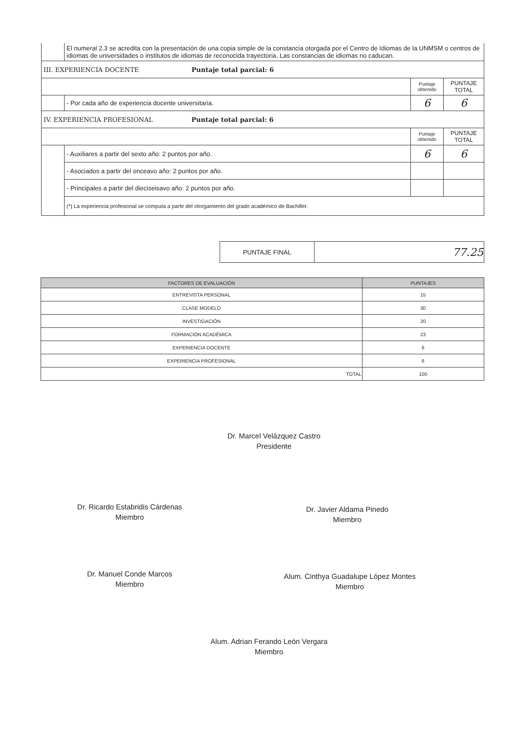| | El numeral 2.3 se acredita con la presentación de una copia simple de la constancia otorgada por el Centro de Idiomas de la UNMSM o centros de idiomas de universidades o institutos de idiomas de reconocida trayectoria. Las constancias de idiomas no caducan. | | |
| III. EXPERIENCIA DOCENTE Puntaje total parcial: 6 | | | |
| | | Puntaje obtenido | PUNTAJE TOTAL |
| | - Por cada año de experiencia docente universitaria. | 6 | 6 |
| IV. EXPERIENCIA PROFESIONAL Puntaje total parcial: 6 | | | |
| | | Puntaje obtenido | PUNTAJE TOTAL |
| | - Auxiliares a partir del sexto año: 2 puntos por año. | 6 | 6 |
| | - Asociados a partir del onceavo año: 2 puntos por año. | | |
| | - Principales a partir del dieciseisavo año: 2 puntos por año. | | |
| | (*) La experiencia profesional se computa a partir del otorgamiento del grado académico de Bachiller. | | |
| PUNTAJE FINAL | 77.25 |
| FACTORES DE EVALUACIÓN | PUNTAJES |
| --- | --- |
| ENTREVISTA PERSONAL | 15 |
| CLASE MODELO | 30 |
| INVESTIGACIÓN | 20 |
| FORMACIÓN ACADÉMICA | 23 |
| EXPERIENCIA DOCENTE | 6 |
| EXPERIENCIA PROFESIONAL | 6 |
| TOTAL | 100 |
Dr. Marcel Velázquez Castro
Presidente
Dr. Ricardo Estabridis Cárdenas
Miembro
Dr. Javier Aldama Pinedo
Miembro
Dr. Manuel Conde Marcos
Miembro
Alum. Cinthya Guadalupe López Montes
Miembro
Alum. Adrian Ferando León Vergara
Miembro